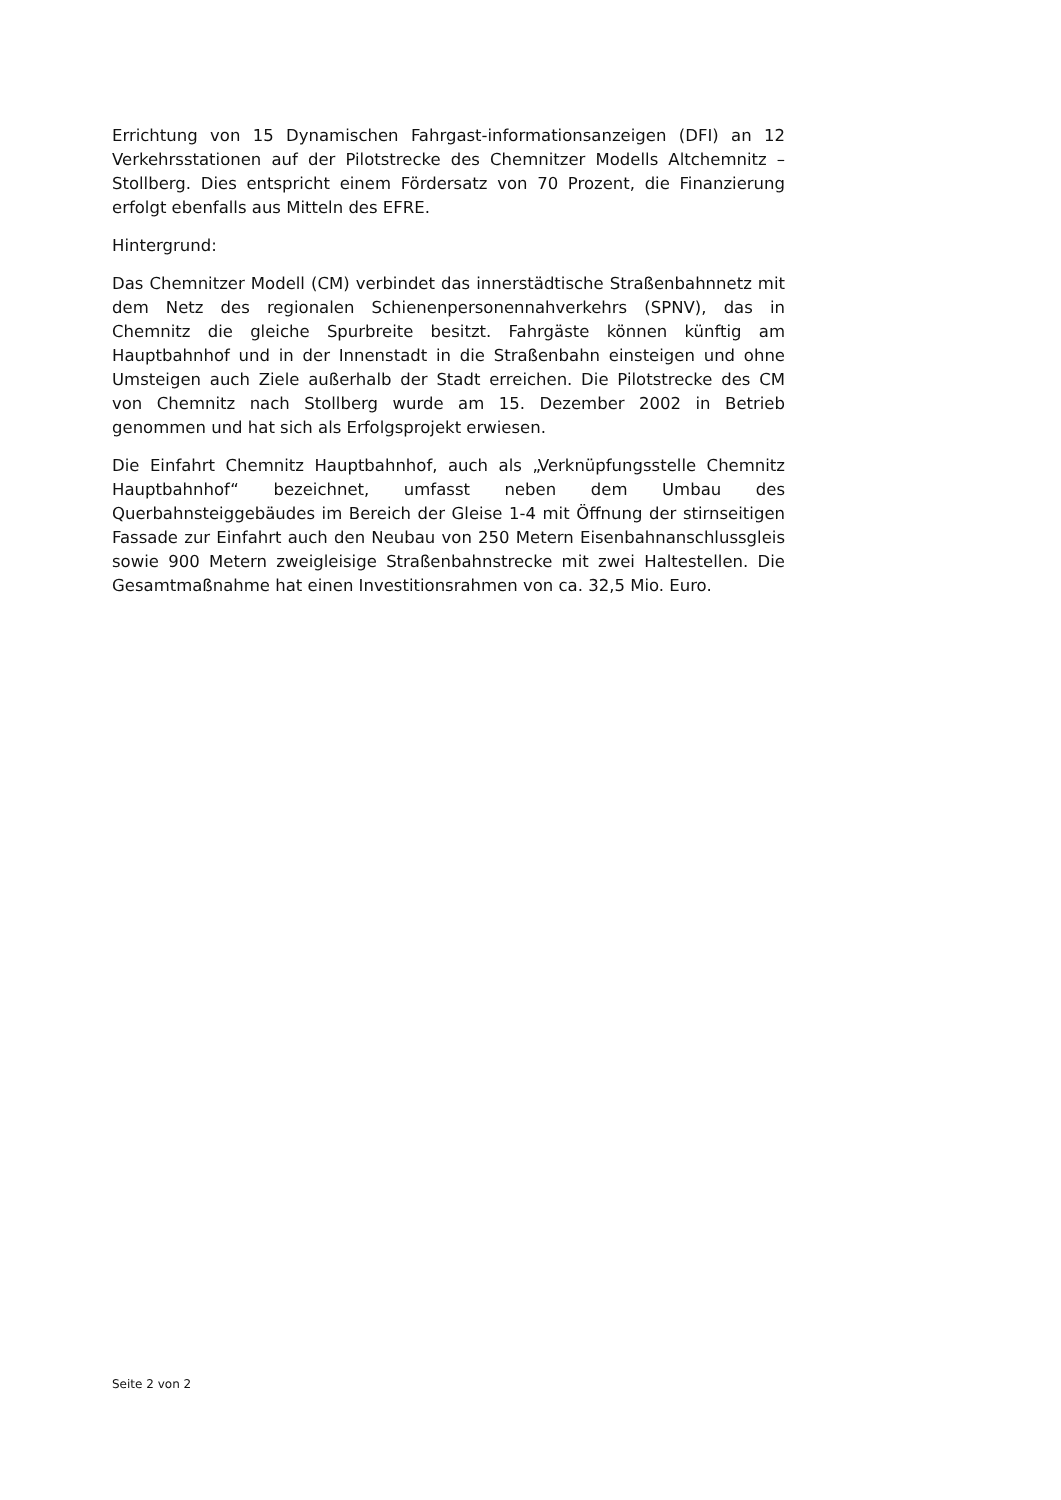Errichtung von 15 Dynamischen Fahrgast-informationsanzeigen (DFI) an 12 Verkehrsstationen auf der Pilotstrecke des Chemnitzer Modells Altchemnitz – Stollberg. Dies entspricht einem Fördersatz von 70 Prozent, die Finanzierung erfolgt ebenfalls aus Mitteln des EFRE.
Hintergrund:
Das Chemnitzer Modell (CM) verbindet das innerstädtische Straßenbahnnetz mit dem Netz des regionalen Schienenpersonennahverkehrs (SPNV), das in Chemnitz die gleiche Spurbreite besitzt. Fahrgäste können künftig am Hauptbahnhof und in der Innenstadt in die Straßenbahn einsteigen und ohne Umsteigen auch Ziele außerhalb der Stadt erreichen. Die Pilotstrecke des CM von Chemnitz nach Stollberg wurde am 15. Dezember 2002 in Betrieb genommen und hat sich als Erfolgsprojekt erwiesen.
Die Einfahrt Chemnitz Hauptbahnhof, auch als „Verknüpfungsstelle Chemnitz Hauptbahnhof“ bezeichnet, umfasst neben dem Umbau des Querbahnsteiggebäudes im Bereich der Gleise 1-4 mit Öffnung der stirnseitigen Fassade zur Einfahrt auch den Neubau von 250 Metern Eisenbahnanschlussgleis sowie 900 Metern zweigleisige Straßenbahnstrecke mit zwei Haltestellen. Die Gesamtmaßnahme hat einen Investitionsrahmen von ca. 32,5 Mio. Euro.
Seite 2 von 2